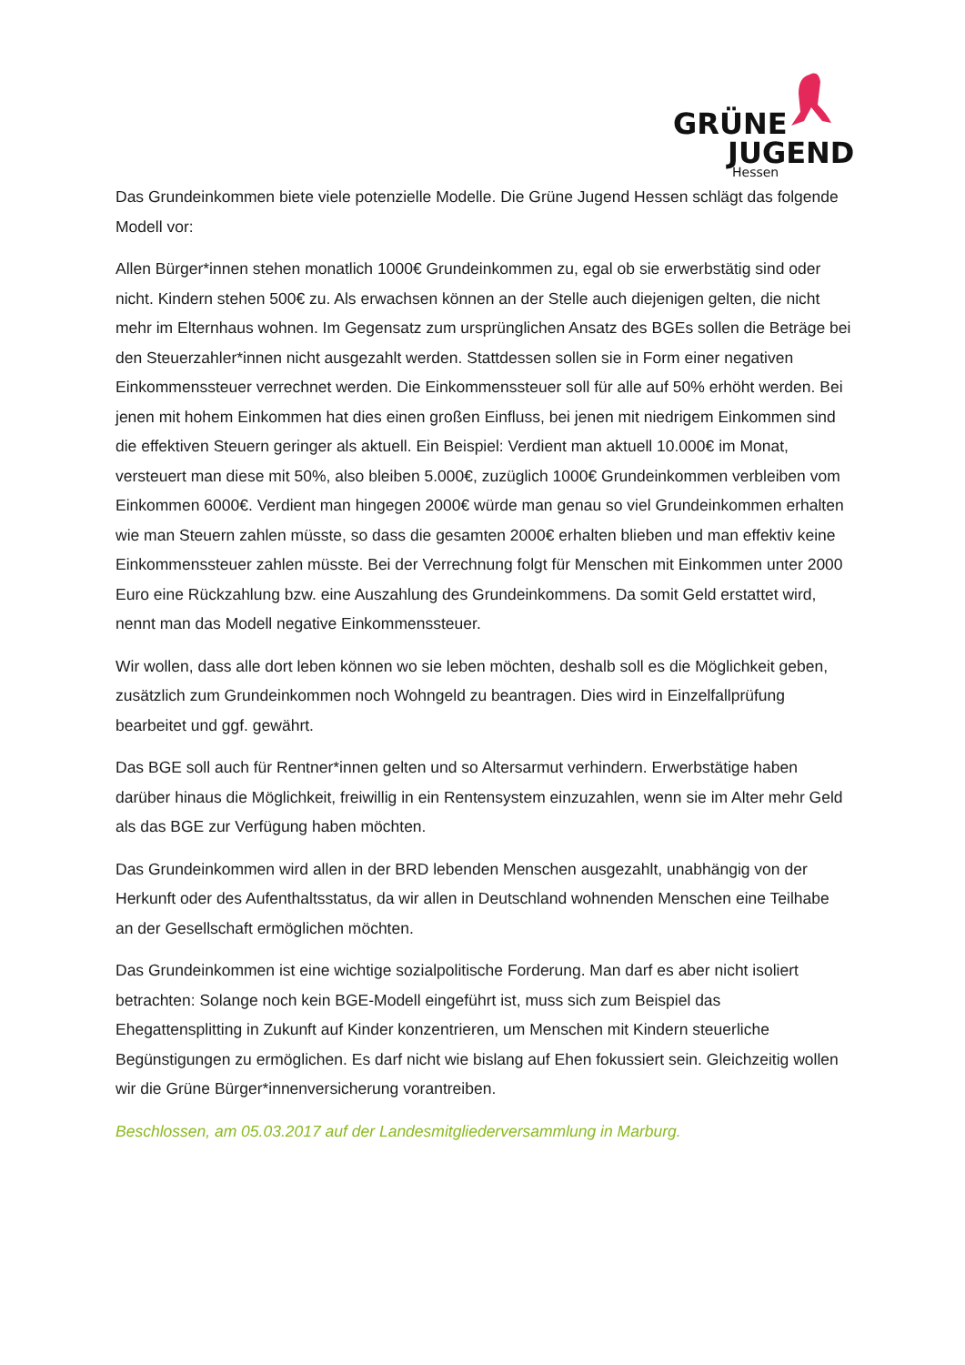GRÜNE
JUGEND
Hessen
Das Grundeinkommen biete viele potenzielle Modelle. Die Grüne Jugend Hessen schlägt das folgende Modell vor:
Allen Bürger*innen stehen monatlich 1000€ Grundeinkommen zu, egal ob sie erwerbstätig sind oder nicht. Kindern stehen 500€ zu. Als erwachsen können an der Stelle auch diejenigen gelten, die nicht mehr im Elternhaus wohnen. Im Gegensatz zum ursprünglichen Ansatz des BGEs sollen die Beträge bei den Steuerzahler*innen nicht ausgezahlt werden. Stattdessen sollen sie in Form einer negativen Einkommenssteuer verrechnet werden. Die Einkommenssteuer soll für alle auf 50% erhöht werden. Bei jenen mit hohem Einkommen hat dies einen großen Einfluss, bei jenen mit niedrigem Einkommen sind die effektiven Steuern geringer als aktuell. Ein Beispiel: Verdient man aktuell 10.000€ im Monat, versteuert man diese mit 50%, also bleiben 5.000€, zuzüglich 1000€ Grundeinkommen verbleiben vom Einkommen 6000€. Verdient man hingegen 2000€ würde man genau so viel Grundeinkommen erhalten wie man Steuern zahlen müsste, so dass die gesamten 2000€ erhalten blieben und man effektiv keine Einkommenssteuer zahlen müsste. Bei der Verrechnung folgt für Menschen mit Einkommen unter 2000 Euro eine Rückzahlung bzw. eine Auszahlung des Grundeinkommens. Da somit Geld erstattet wird, nennt man das Modell negative Einkommenssteuer.
Wir wollen, dass alle dort leben können wo sie leben möchten, deshalb soll es die Möglichkeit geben, zusätzlich zum Grundeinkommen noch Wohngeld zu beantragen. Dies wird in Einzelfallprüfung bearbeitet und ggf. gewährt.
Das BGE soll auch für Rentner*innen gelten und so Altersarmut verhindern. Erwerbstätige haben darüber hinaus die Möglichkeit, freiwillig in ein Rentensystem einzuzahlen, wenn sie im Alter mehr Geld als das BGE zur Verfügung haben möchten.
Das Grundeinkommen wird allen in der BRD lebenden Menschen ausgezahlt, unabhängig von der Herkunft oder des Aufenthaltsstatus, da wir allen in Deutschland wohnenden Menschen eine Teilhabe an der Gesellschaft ermöglichen möchten.
Das Grundeinkommen ist eine wichtige sozialpolitische Forderung. Man darf es aber nicht isoliert betrachten: Solange noch kein BGE-Modell eingeführt ist, muss sich zum Beispiel das Ehegattensplitting in Zukunft auf Kinder konzentrieren, um Menschen mit Kindern steuerliche Begünstigungen zu ermöglichen. Es darf nicht wie bislang auf Ehen fokussiert sein. Gleichzeitig wollen wir die Grüne Bürger*innenversicherung vorantreiben.
Beschlossen, am 05.03.2017 auf der Landesmitgliederversammlung in Marburg.